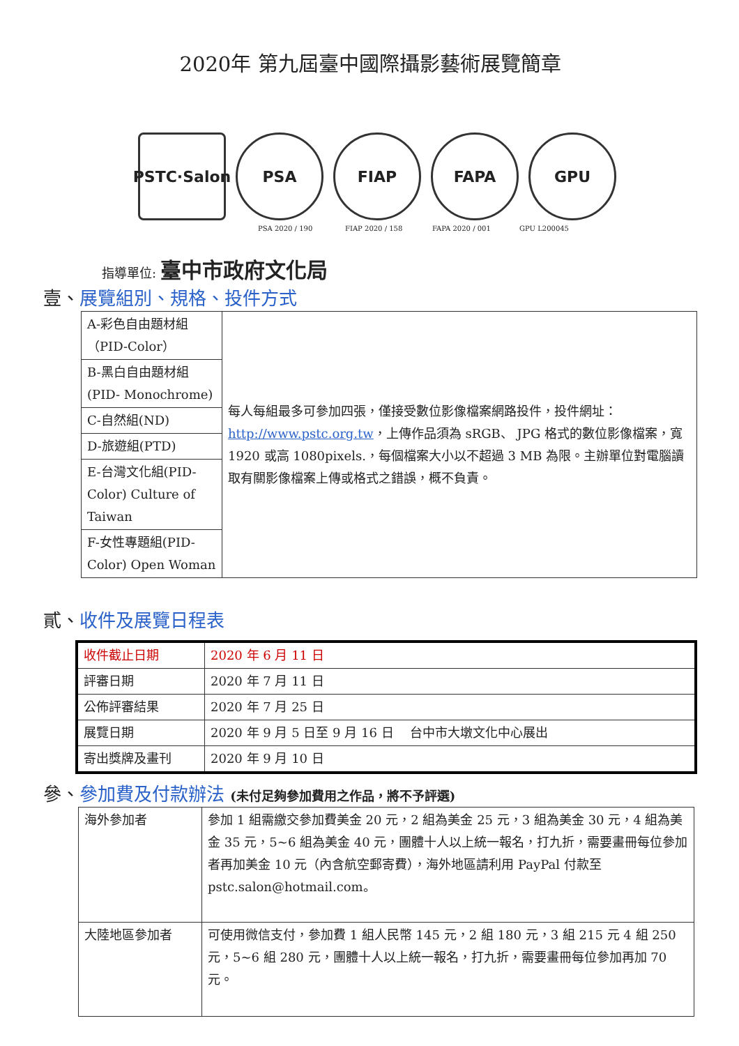2020年 第九屆臺中國際攝影藝術展覽簡章
PSTC·Salon
PSA FIAP FAPA GPU
PSA 2020 / 190 FIAP 2020 / 158 FAPA 2020 / 001 GPU L200045
指導單位: 臺中市政府文化局
壹、展覽組別、規格、投件方式
| A-彩色自由題材組（PID-Color） | 每人每組最多可參加四張，僅接受數位影像檔案網路投件，投件網址： http://www.pstc.org.tw ，上傳作品須為 sRGB、 JPG 格式的數位影像檔案，寬 1920 或高 1080pixels.，每個檔案大小以不超過 3 MB 為限。主辦單位對電腦讀取有關影像檔案上傳或格式之錯誤，概不負責。 |
| B-黑白自由題材組 (PID- Monochrome) | |
| C-自然組(ND) | |
| D-旅遊組(PTD) | |
| E-台灣文化組(PID-Color) Culture of Taiwan | |
| F-女性專題組(PID-Color) Open Woman | |
貳、收件及展覽日程表
| 收件截止日期 | 2020 年 6 月 11 日 |
| 評審日期 | 2020 年 7 月 11 日 |
| 公佈評審結果 | 2020 年 7 月 25 日 |
| 展覽日期 | 2020 年 9 月 5 日至 9 月 16 日 台中市大墩文化中心展出 |
| 寄出獎牌及畫刊 | 2020 年 9 月 10 日 |
參、參加費及付款辦法 (未付足夠參加費用之作品，將不予評選)
| 海外參加者 | 參加 1 組需繳交參加費美金 20 元，2 組為美金 25 元，3 組為美金 30 元，4 組為美金 35 元，5~6 組為美金 40 元，團體十人以上統一報名，打九折，需要畫冊每位參加者再加美金 10 元（內含航空郵寄費），海外地區請利用 PayPal 付款至 pstc.salon@hotmail.com。 |
| 大陸地區參加者 | 可使用微信支付，參加費 1 組人民幣 145 元，2 組 180 元，3 組 215 元 4 組 250 元，5~6 組 280 元，團體十人以上統一報名，打九折，需要畫冊每位參加再加 70 元。 |